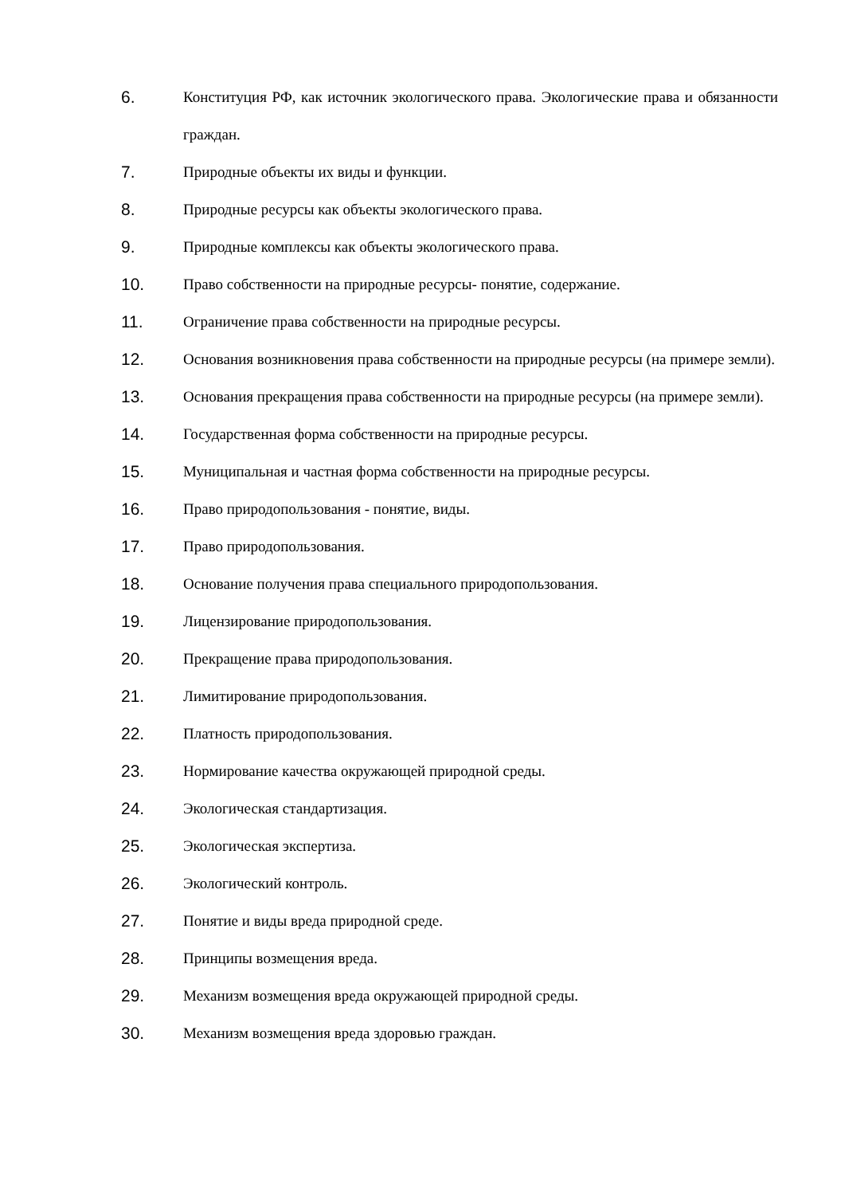6. Конституция РФ, как источник экологического права. Экологические права и обязанности граждан.
7. Природные объекты их виды и функции.
8. Природные ресурсы как объекты экологического права.
9. Природные комплексы как объекты экологического права.
10. Право собственности на природные ресурсы- понятие, содержание.
11. Ограничение права собственности на природные ресурсы.
12. Основания возникновения права собственности на природные ресурсы (на примере земли).
13. Основания прекращения права собственности на природные ресурсы (на примере земли).
14. Государственная форма собственности на природные ресурсы.
15. Муниципальная и частная форма собственности на природные ресурсы.
16. Право природопользования - понятие, виды.
17. Право природопользования.
18. Основание получения права специального природопользования.
19. Лицензирование природопользования.
20. Прекращение права природопользования.
21. Лимитирование природопользования.
22. Платность природопользования.
23. Нормирование качества окружающей природной среды.
24. Экологическая стандартизация.
25. Экологическая экспертиза.
26. Экологический контроль.
27. Понятие и виды вреда природной среде.
28. Принципы возмещения вреда.
29. Механизм возмещения вреда окружающей природной среды.
30. Механизм возмещения вреда здоровью граждан.